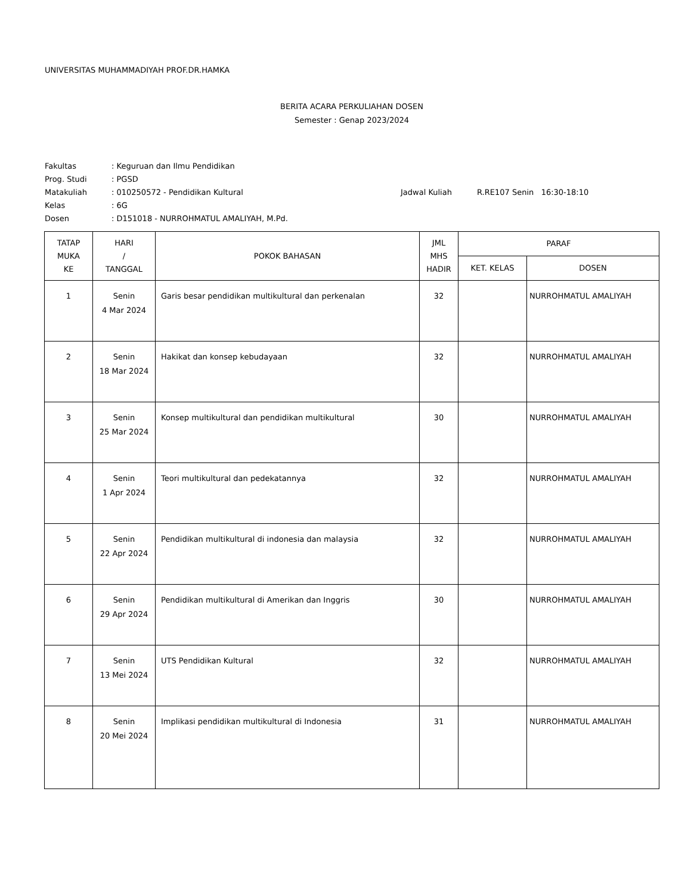UNIVERSITAS MUHAMMADIYAH PROF.DR.HAMKA
BERITA ACARA PERKULIAHAN DOSEN
Semester : Genap 2023/2024
Fakultas: Keguruan dan Ilmu Pendidikan
Prog. Studi: PGSD
Matakuliah: 010250572 - Pendidikan Kultural Jadwal Kuliah R.RE107 Senin 16:30-18:10
Kelas: 6G
Dosen: D151018 - NURROHMATUL AMALIYAH, M.Pd.
| TATAP MUKA KE | HARI / TANGGAL | POKOK BAHASAN | JML MHS HADIR | PARAF | |
| --- | --- | --- | --- | --- | --- |
| | | | | KET. KELAS | DOSEN |
| 1 | Senin 4 Mar 2024 | Garis besar pendidikan multikultural dan perkenalan | 32 | | NURROHMATUL AMALIYAH |
| 2 | Senin 18 Mar 2024 | Hakikat dan konsep kebudayaan | 32 | | NURROHMATUL AMALIYAH |
| 3 | Senin 25 Mar 2024 | Konsep multikultural dan pendidikan multikultural | 30 | | NURROHMATUL AMALIYAH |
| 4 | Senin 1 Apr 2024 | Teori multikultural dan pedekatannya | 32 | | NURROHMATUL AMALIYAH |
| 5 | Senin 22 Apr 2024 | Pendidikan multikultural di indonesia dan malaysia | 32 | | NURROHMATUL AMALIYAH |
| 6 | Senin 29 Apr 2024 | Pendidikan multikultural di Amerikan dan Inggris | 30 | | NURROHMATUL AMALIYAH |
| 7 | Senin 13 Mei 2024 | UTS Pendidikan Kultural | 32 | | NURROHMATUL AMALIYAH |
| 8 | Senin 20 Mei 2024 | Implikasi pendidikan multikultural di Indonesia | 31 | | NURROHMATUL AMALIYAH |